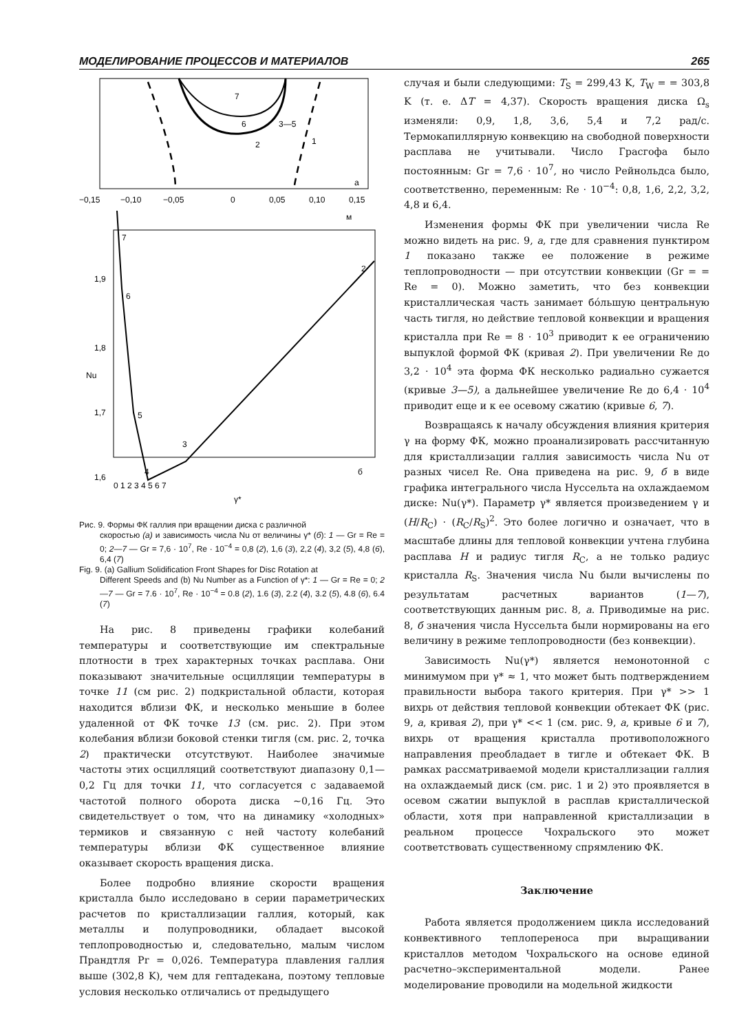МОДЕЛИРОВАНИЕ ПРОЦЕССОВ И МАТЕРИАЛОВ 265
7
6
3—5
2
1
а
−0,15
−0,10
−0,05
0
0,05
0,10
0,15
м
1,9
1,8
1,7
1,6
Nu
0 1 2 3 4 5 6 7
γ*
7
6
5
3
4
2
б
Рис. 9. Формы ФК галлия при вращении диска с различной
скоростью (а) и зависимость числа Nu от величины γ* (б): 1 — Gr = Re = 0; 2—7 — Gr = 7,6 · 10<sup>7</sup>, Re · 10<sup>−4</sup> = 0,8 (2), 1,6 (3), 2,2 (4), 3,2 (5), 4,8 (6), 6,4 (7)
Fig. 9. (a) Gallium Solidification Front Shapes for Disc Rotation at
Different Speeds and (b) Nu Number as a Function of γ*: 1 — Gr = Re = 0; 2—7 — Gr = 7.6 · 10<sup>7</sup>, Re · 10<sup>−4</sup> = 0.8 (2), 1.6 (3), 2.2 (4), 3.2 (5), 4.8 (6), 6.4 (7)
На рис. 8 приведены графики колебаний температуры и соответствующие им спектральные плотности в трех характерных точках расплава. Они показывают значительные осцилляции температуры в точке 11 (см рис. 2) подкристальной области, которая находится вблизи ФК, и несколько меньшие в более удаленной от ФК точке 13 (см. рис. 2). При этом колебания вблизи боковой стенки тигля (см. рис. 2, точка 2) практически отсутствуют. Наиболее значимые частоты этих осцилляций соответствуют диапазону 0,1—0,2 Гц для точки 11, что согласуется с задаваемой частотой полного оборота диска ~0,16 Гц. Это свидетельствует о том, что на динамику «холодных» термиков и связанную с ней частоту колебаний температуры вблизи ФК существенное влияние оказывает скорость вращения диска.
Более подробно влияние скорости вращения кристалла было исследовано в серии параметрических расчетов по кристаллизации галлия, который, как металлы и полупроводники, обладает высокой теплопроводностью и, следовательно, малым числом Прандтля Pr = 0,026. Температура плавления галлия выше (302,8 K), чем для гептадекана, поэтому тепловые условия несколько отличались от предыдущего
случая и были следующими: T<sub>S</sub> = 299,43 K, T<sub>W</sub> = = 303,8 K (т. е. ΔT = 4,37). Скорость вращения диска Ω<sub>s</sub> изменяли: 0,9, 1,8, 3,6, 5,4 и 7,2 рад/с. Термокапиллярную конвекцию на свободной поверхности расплава не учитывали. Число Грасгофа было постоянным: Gr = 7,6 · 10<sup>7</sup>, но число Рейнольдса было, соответственно, переменным: Re · 10<sup>−4</sup>: 0,8, 1,6, 2,2, 3,2, 4,8 и 6,4.
Изменения формы ФК при увеличении числа Re можно видеть на рис. 9, а, где для сравнения пунктиром 1 показано также ее положение в режиме теплопроводности — при отсутствии конвекции (Gr = = Re = 0). Можно заметить, что без конвекции кристаллическая часть занимает бóльшую центральную часть тигля, но действие тепловой конвекции и вращения кристалла при Re = 8 · 10<sup>3</sup> приводит к ее ограничению выпуклой формой ФК (кривая 2). При увеличении Re до 3,2 · 10<sup>4</sup> эта форма ФК несколько радиально сужается (кривые 3—5), а дальнейшее увеличение Re до 6,4 · 10<sup>4</sup> приводит еще и к ее осевому сжатию (кривые 6, 7).
Возвращаясь к началу обсуждения влияния критерия γ на форму ФК, можно проанализировать рассчитанную для кристаллизации галлия зависимость числа Nu от разных чисел Re. Она приведена на рис. 9, б в виде графика интегрального числа Нуссельта на охлаждаемом диске: Nu(γ*). Параметр γ* является произведением γ и (H/R<sub>C</sub>) · (R<sub>C</sub>/R<sub>S</sub>)<sup>2</sup>. Это более логично и означает, что в масштабе длины для тепловой конвекции учтена глубина расплава H и радиус тигля R<sub>C</sub>, а не только радиус кристалла R<sub>S</sub>. Значения числа Nu были вычислены по результатам расчетных вариантов (1—7), соответствующих данным рис. 8, а. Приводимые на рис. 8, б значения числа Нуссельта были нормированы на его величину в режиме теплопроводности (без конвекции).
Зависимость Nu(γ*) является немонотонной с минимумом при γ* ≈ 1, что может быть подтверждением правильности выбора такого критерия. При γ* >> 1 вихрь от действия тепловой конвекции обтекает ФК (рис. 9, а, кривая 2), при γ* << 1 (см. рис. 9, а, кривые 6 и 7), вихрь от вращения кристалла противоположного направления преобладает в тигле и обтекает ФК. В рамках рассматриваемой модели кристаллизации галлия на охлаждаемый диск (см. рис. 1 и 2) это проявляется в осевом сжатии выпуклой в расплав кристаллической области, хотя при направленной кристаллизации в реальном процессе Чохральского это может соответствовать существенному спрямлению ФК.
Заключение
Работа является продолжением цикла исследований конвективного теплопереноса при выращивании кристаллов методом Чохральского на основе единой расчетно–экспериментальной модели. Ранее моделирование проводили на модельной жидкости